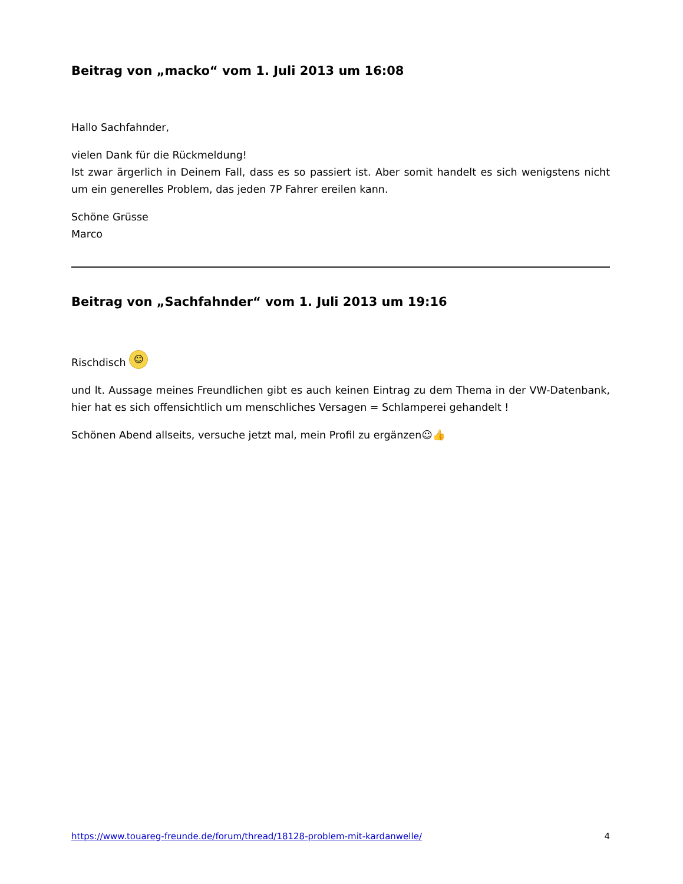Beitrag von „macko“ vom 1. Juli 2013 um 16:08
Hallo Sachfahnder,
vielen Dank für die Rückmeldung!
Ist zwar ärgerlich in Deinem Fall, dass es so passiert ist. Aber somit handelt es sich wenigstens nicht um ein generelles Problem, das jeden 7P Fahrer ereilen kann.
Schöne Grüsse
Marco
Beitrag von „Sachfahnder“ vom 1. Juli 2013 um 19:16
Rischdisch ☺
und lt. Aussage meines Freundlichen gibt es auch keinen Eintrag zu dem Thema in der VW-Datenbank, hier hat es sich offensichtlich um menschliches Versagen = Schlamperei gehandelt !
Schönen Abend allseits, versuche jetzt mal, mein Profil zu ergänzen☺👍
https://www.touareg-freunde.de/forum/thread/18128-problem-mit-kardanwelle/ 4